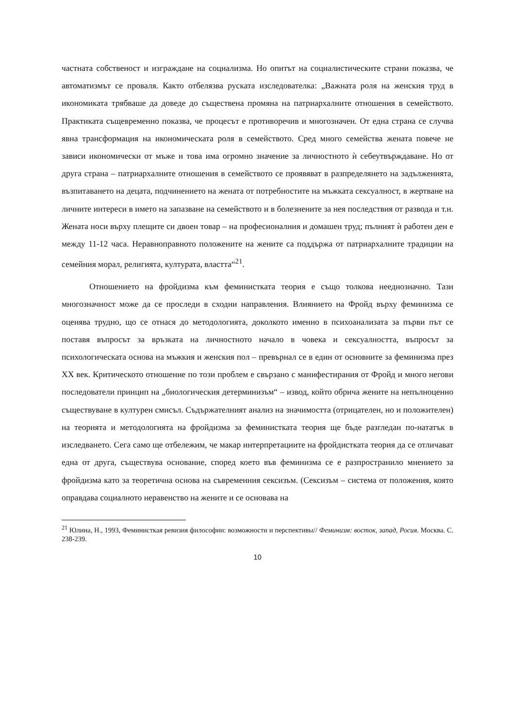частната собственост и изграждане на социализма. Но опитът на социалистическите страни показва, че автоматизмът се проваля. Както отбелязва руската изследователка: „Важната роля на женския труд в икономиката трябваше да доведе до съществена промяна на патриархалните отношения в семейството. Практиката същевременно показва, че процесът е противоречив и многозначен. От една страна се случва явна трансформация на икономическата роля в семейството. Сред много семейства жената повече не зависи икономически от мъже и това има огромно значение за личностното ѝ себеутвърждаване. Но от друга страна – патриархалните отношения в семейството се проявяват в разпределянето на задълженията, възпитаването на децата, подчинението на жената от потребностите на мъжката сексуалност, в жертване на личните интереси в името на запазване на семейството и в болезнените за нея последствия от развода и т.н. Жената носи върху плещите си двоен товар – на професионалния и домашен труд; пълният ѝ работен ден е между 11-12 часа. Неравноправното положените на жените са поддържа от патриархалните традиции на семейния морал, религията, културата, властта“<sup>21</sup>.
Отношението на фройдизма към феминистката теория е също толкова нееднозначно. Тази многозначност може да се проследи в сходни направления. Влиянието на Фройд върху феминизма се оценява трудно, що се отнася до методологията, доколкото именно в психоанализата за първи път се поставя въпросът за връзката на личностното начало в човека и сексуалността, въпросът за психологическата основа на мъжкия и женския пол – превърнал се в един от основните за феминизма през XX век. Критическото отношение по този проблем е свързано с манифестирания от Фройд и много негови последователи принцип на „биологическия детерминизъм“ – извод, който обрича жените на непълноценно съществуване в културен смисъл. Съдържателният анализ на значимостта (отрицателен, но и положителен) на теорията и методологията на фройдизма за феминистката теория ще бъде разгледан по-нататък в изследването. Сега само ще отбележим, че макар интерпретациите на фройдистката теория да се отличават една от друга, съществува основание, според което във феминизма се е разпространило мнението за фройдизма като за теоретична основа на съвременния сексизъм. (Сексизъм – система от положения, която оправдава социалното неравенство на жените и се основава на
<sup>21</sup> Юлина, Н., 1993, Феминисткая ревизия философии: возможности и перспективы// Феминизм: восток, запад, Росия. Москва. С. 238-239.
10